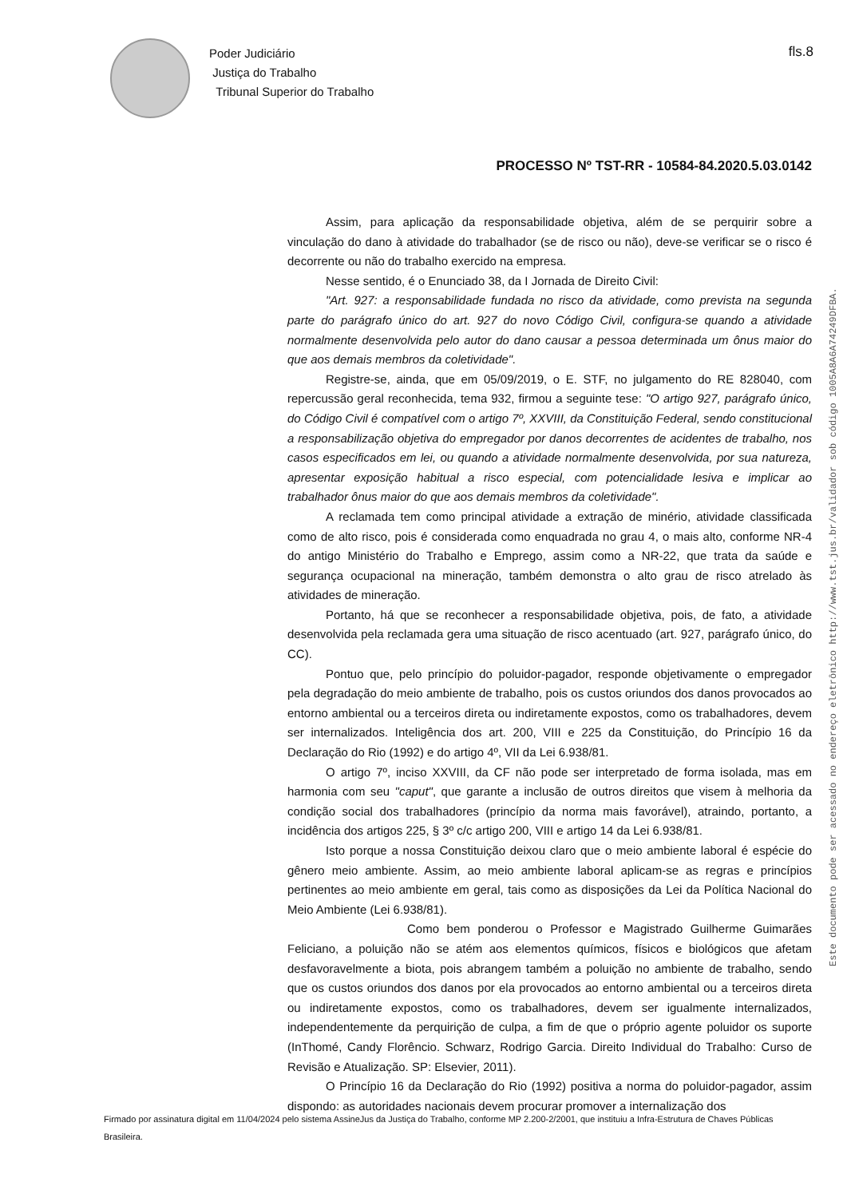Poder Judiciário
Justiça do Trabalho
Tribunal Superior do Trabalho
fls.8
PROCESSO Nº TST-RR - 10584-84.2020.5.03.0142
Este documento pode ser acessado no endereço eletrônico http://www.tst.jus.br/validador sob código 1005A8A6A74249DFBA.
Assim, para aplicação da responsabilidade objetiva, além de se perquirir sobre a vinculação do dano à atividade do trabalhador (se de risco ou não), deve-se verificar se o risco é decorrente ou não do trabalho exercido na empresa.
Nesse sentido, é o Enunciado 38, da I Jornada de Direito Civil:
"Art. 927: a responsabilidade fundada no risco da atividade, como prevista na segunda parte do parágrafo único do art. 927 do novo Código Civil, configura-se quando a atividade normalmente desenvolvida pelo autor do dano causar a pessoa determinada um ônus maior do que aos demais membros da coletividade".
Registre-se, ainda, que em 05/09/2019, o E. STF, no julgamento do RE 828040, com repercussão geral reconhecida, tema 932, firmou a seguinte tese: "O artigo 927, parágrafo único, do Código Civil é compatível com o artigo 7º, XXVIII, da Constituição Federal, sendo constitucional a responsabilização objetiva do empregador por danos decorrentes de acidentes de trabalho, nos casos especificados em lei, ou quando a atividade normalmente desenvolvida, por sua natureza, apresentar exposição habitual a risco especial, com potencialidade lesiva e implicar ao trabalhador ônus maior do que aos demais membros da coletividade".
A reclamada tem como principal atividade a extração de minério, atividade classificada como de alto risco, pois é considerada como enquadrada no grau 4, o mais alto, conforme NR-4 do antigo Ministério do Trabalho e Emprego, assim como a NR-22, que trata da saúde e segurança ocupacional na mineração, também demonstra o alto grau de risco atrelado às atividades de mineração.
Portanto, há que se reconhecer a responsabilidade objetiva, pois, de fato, a atividade desenvolvida pela reclamada gera uma situação de risco acentuado (art. 927, parágrafo único, do CC).
Pontuo que, pelo princípio do poluidor-pagador, responde objetivamente o empregador pela degradação do meio ambiente de trabalho, pois os custos oriundos dos danos provocados ao entorno ambiental ou a terceiros direta ou indiretamente expostos, como os trabalhadores, devem ser internalizados. Inteligência dos art. 200, VIII e 225 da Constituição, do Princípio 16 da Declaração do Rio (1992) e do artigo 4º, VII da Lei 6.938/81.
O artigo 7º, inciso XXVIII, da CF não pode ser interpretado de forma isolada, mas em harmonia com seu "caput", que garante a inclusão de outros direitos que visem à melhoria da condição social dos trabalhadores (princípio da norma mais favorável), atraindo, portanto, a incidência dos artigos 225, § 3º c/c artigo 200, VIII e artigo 14 da Lei 6.938/81.
Isto porque a nossa Constituição deixou claro que o meio ambiente laboral é espécie do gênero meio ambiente. Assim, ao meio ambiente laboral aplicam-se as regras e princípios pertinentes ao meio ambiente em geral, tais como as disposições da Lei da Política Nacional do Meio Ambiente (Lei 6.938/81).
Como bem ponderou o Professor e Magistrado Guilherme Guimarães Feliciano, a poluição não se atém aos elementos químicos, físicos e biológicos que afetam desfavoravelmente a biota, pois abrangem também a poluição no ambiente de trabalho, sendo que os custos oriundos dos danos por ela provocados ao entorno ambiental ou a terceiros direta ou indiretamente expostos, como os trabalhadores, devem ser igualmente internalizados, independentemente da perquirição de culpa, a fim de que o próprio agente poluidor os suporte (InThomé, Candy Florêncio. Schwarz, Rodrigo Garcia. Direito Individual do Trabalho: Curso de Revisão e Atualização. SP: Elsevier, 2011).
O Princípio 16 da Declaração do Rio (1992) positiva a norma do poluidor-pagador, assim dispondo: as autoridades nacionais devem procurar promover a internalização dos
Firmado por assinatura digital em 11/04/2024 pelo sistema AssineJus da Justiça do Trabalho, conforme MP 2.200-2/2001, que instituiu a Infra-Estrutura de Chaves Públicas Brasileira.